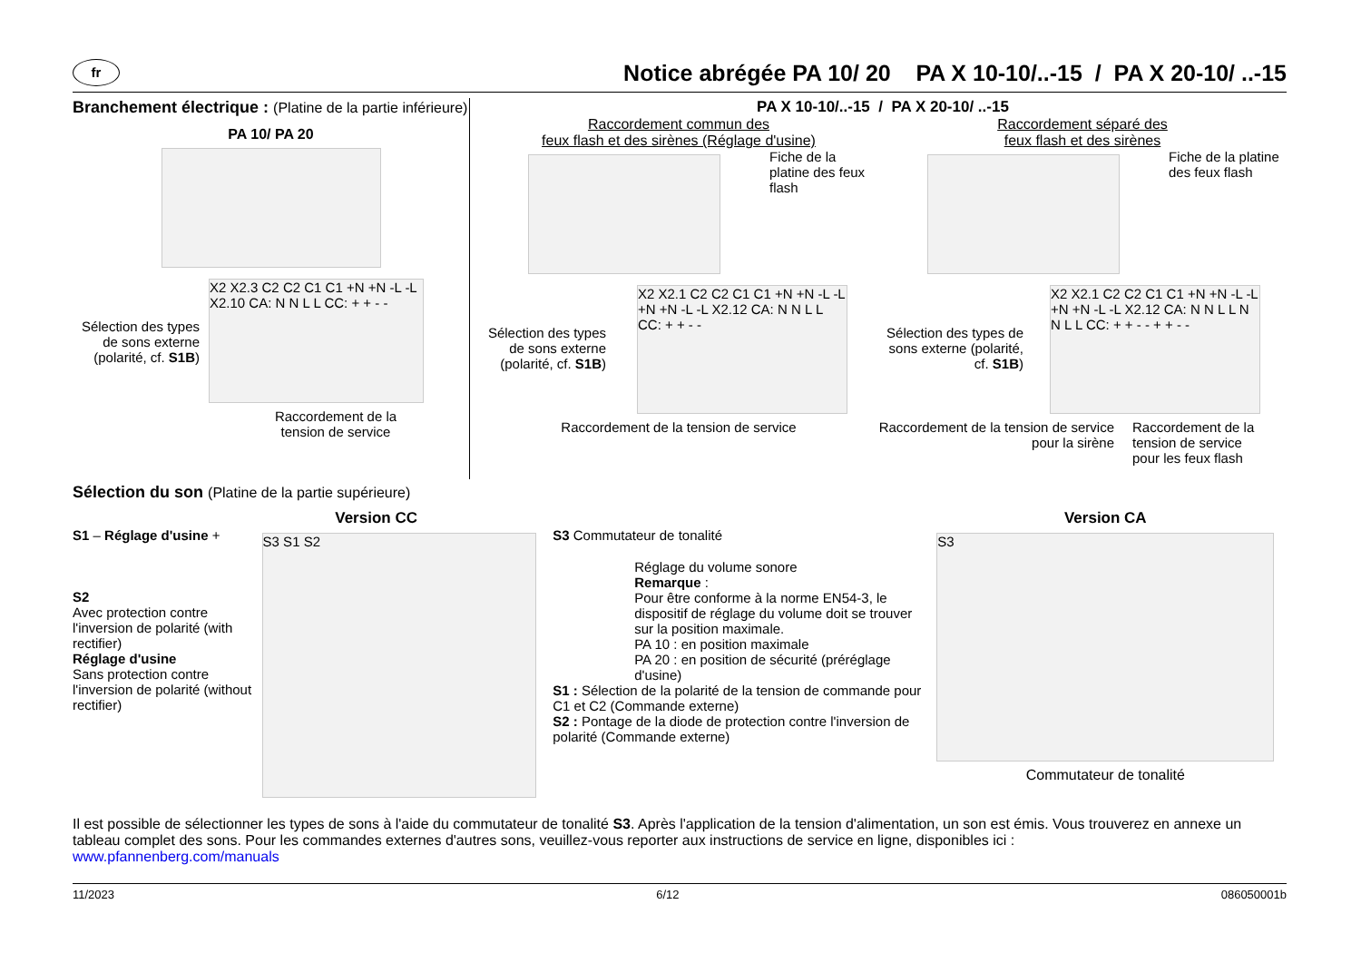fr
Notice abrégée PA 10/ 20 PA X 10-10/..-15 / PA X 20-10/ ..-15
Branchement électrique : (Platine de la partie inférieure)
PA 10/ PA 20
Sélection des types de sons externe (polarité, cf. S1B)
X2 X2.3 C2 C2 C1 C1 +N +N -L -L X2.10 CA: N N L L CC: + + - -
Raccordement de la tension de service
PA X 10-10/..-15 / PA X 20-10/ ..-15
Raccordement commun des
feux flash et des sirènes (Réglage d'usine)
Fiche de la platine des feux flash
Sélection des types de sons externe (polarité, cf. S1B)
X2 X2.1 C2 C2 C1 C1 +N +N -L -L +N +N -L -L X2.12 CA: N N L L CC: + + - -
Raccordement de la tension de service
Raccordement séparé des
feux flash et des sirènes
Fiche de la platine des feux flash
Sélection des types de sons externe (polarité, cf. S1B)
X2 X2.1 C2 C2 C1 C1 +N +N -L -L +N +N -L -L X2.12 CA: N N L L N N L L CC: + + - - + + - -
Raccordement de la tension de service pour la sirène
Raccordement de la tension de service pour les feux flash
Sélection du son (Platine de la partie supérieure)
Version CC
S1 – Réglage d'usine +
S2
Avec protection contre l'inversion de polarité (with rectifier)
Réglage d'usine
Sans protection contre l'inversion de polarité (without rectifier)
S3 S1 S2
S3 Commutateur de tonalité
Réglage du volume sonore
Remarque :
Pour être conforme à la norme EN54-3, le dispositif de réglage du volume doit se trouver sur la position maximale.
PA 10 : en position maximale
PA 20 : en position de sécurité (préréglage d'usine)
S1 : Sélection de la polarité de la tension de commande pour C1 et C2 (Commande externe)
S2 : Pontage de la diode de protection contre l'inversion de polarité (Commande externe)
Version CA
S3
Commutateur de tonalité
Il est possible de sélectionner les types de sons à l'aide du commutateur de tonalité S3. Après l'application de la tension d'alimentation, un son est émis. Vous trouverez en annexe un tableau complet des sons. Pour les commandes externes d'autres sons, veuillez-vous reporter aux instructions de service en ligne, disponibles ici :
www.pfannenberg.com/manuals
11/2023 6/12 086050001b